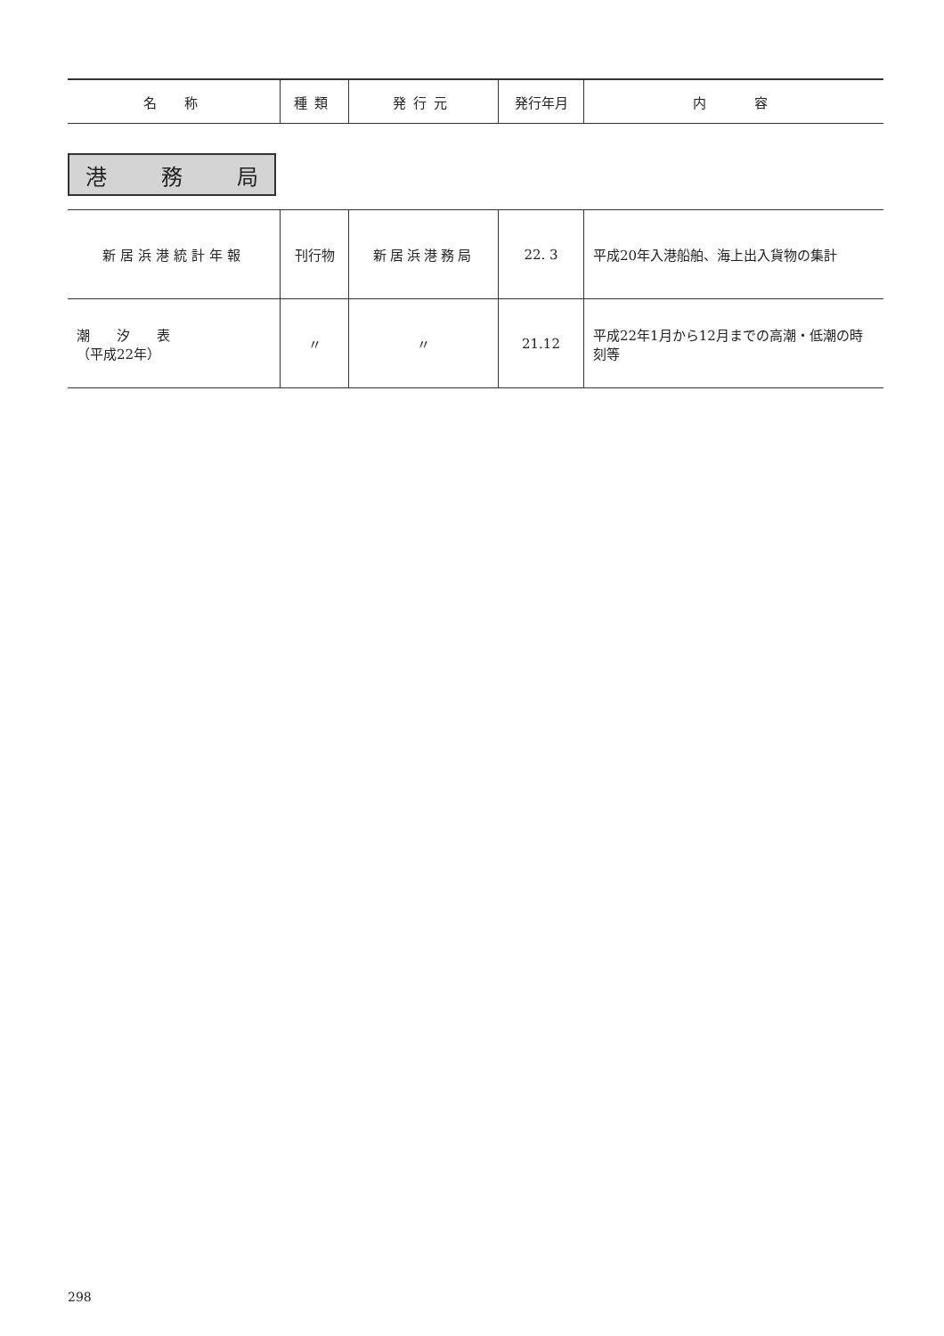| 名 称 | 種類 | 発行元 | 発行年月 | 内 容 |
| --- | --- | --- | --- | --- |
港 務 局
| 新居浜港統計年報 | 刊行物 | 新居浜港務局 | 22. 3 | 平成20年入港船舶、海上出入貨物の集計 |
| 潮 汐 表 （平成22年） | 〃 | 〃 | 21.12 | 平成22年1月から12月までの高潮・低潮の時刻等 |
298